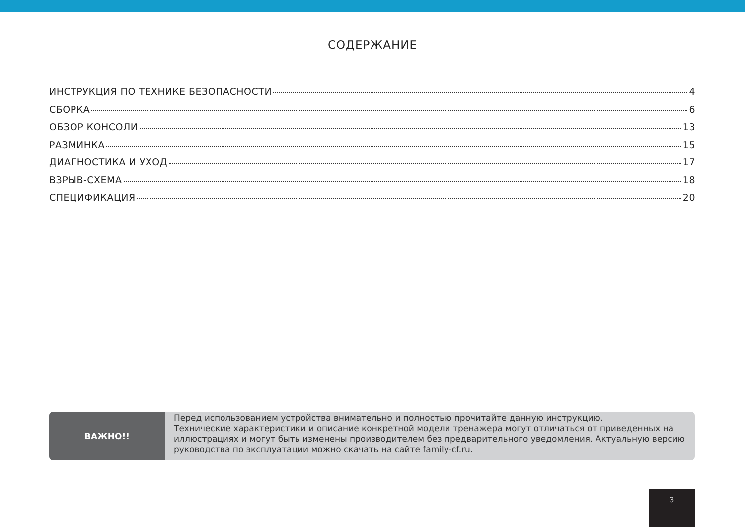СОДЕРЖАНИЕ
ИНСТРУКЦИЯ ПО ТЕХНИКЕ БЕЗОПАСНОСТИ 4
СБОРКА 6
ОБЗОР КОНСОЛИ 13
РАЗМИНКА 15
ДИАГНОСТИКА И УХОД 17
ВЗРЫВ-СХЕМА 18
СПЕЦИФИКАЦИЯ 20
ВАЖНО!!
Перед использованием устройства внимательно и полностью прочитайте данную инструкцию.
Технические характеристики и описание конкретной модели тренажера могут отличаться от приведенных на иллюстрациях и могут быть изменены производителем без предварительного уведомления. Актуальную версию руководства по эксплуатации можно скачать на сайте family-cf.ru.
3